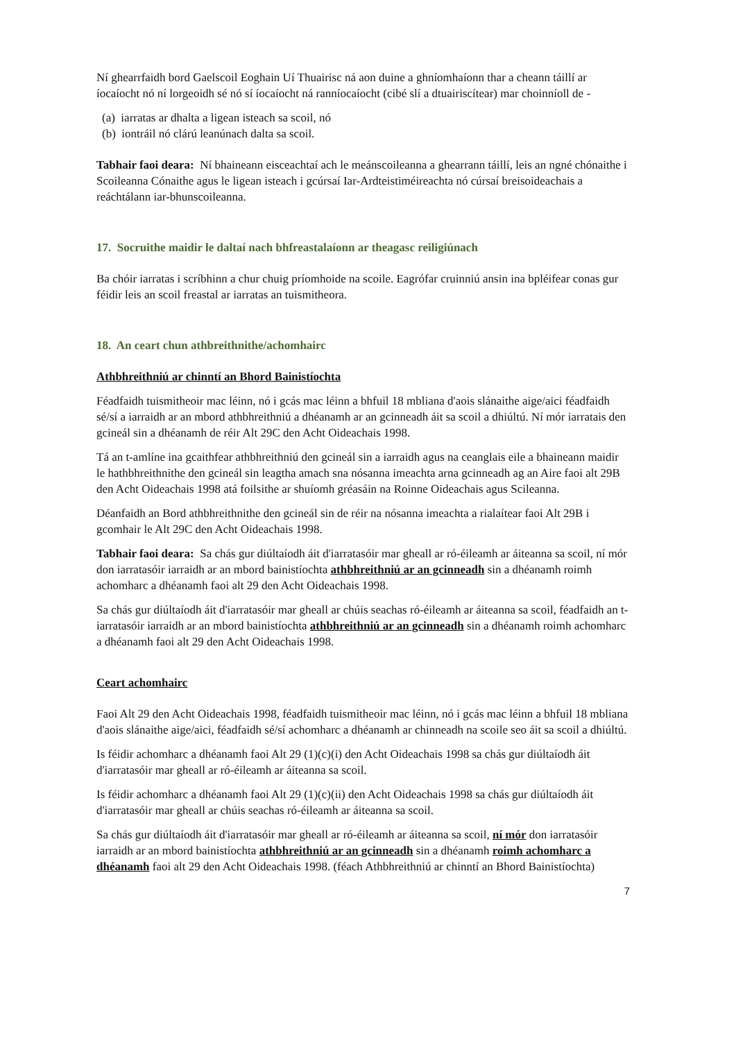Ní ghearrfaidh bord Gaelscoil Eoghain Uí Thuairisc ná aon duine a ghníomhaíonn thar a cheann táillí ar íocaíocht nó ní lorgeoidh sé nó sí íocaíocht ná ranníocaíocht (cibé slí a dtuairiscítear) mar choinníoll de -
(a) iarratas ar dhalta a ligean isteach sa scoil, nó
(b) iontráil nó clárú leanúnach dalta sa scoil.
Tabhair faoi deara: Ní bhaineann eisceachtaí ach le meánscoileanna a ghearrann táillí, leis an ngné chónaithe i Scoileanna Cónaithe agus le ligean isteach i gcúrsaí Iar-Ardteistiméireachta nó cúrsaí breisoideachais a reáchtálann iar-bhunscoileanna.
17. Socruithe maidir le daltaí nach bhfreastalaíonn ar theagasc reiligiúnach
Ba chóir iarratas i scríbhinn a chur chuig príomhoide na scoile. Eagrófar cruinniú ansin ina bpléifear conas gur féidir leis an scoil freastal ar iarratas an tuismitheora.
18. An ceart chun athbreithnithe/achomhairc
Athbhreithniú ar chinntí an Bhord Bainistíochta
Féadfaidh tuismitheoir mac léinn, nó i gcás mac léinn a bhfuil 18 mbliana d'aois slánaithe aige/aici féadfaidh sé/sí a iarraidh ar an mbord athbhreithniú a dhéanamh ar an gcinneadh áit sa scoil a dhiúltú. Ní mór iarratais den gcineál sin a dhéanamh de réir Alt 29C den Acht Oideachais 1998.
Tá an t-amlíne ina gcaithfear athbhreithniú den gcineál sin a iarraidh agus na ceanglais eile a bhaineann maidir le hathbhreithnithe den gcineál sin leagtha amach sna nósanna imeachta arna gcinneadh ag an Aire faoi alt 29B den Acht Oideachais 1998 atá foilsithe ar shuíomh gréasáin na Roinne Oideachais agus Scileanna.
Déanfaidh an Bord athbhreithnithe den gcineál sin de réir na nósanna imeachta a rialaítear faoi Alt 29B i gcomhair le Alt 29C den Acht Oideachais 1998.
Tabhair faoi deara: Sa chás gur diúltaíodh áit d'iarratasóir mar gheall ar ró-éileamh ar áiteanna sa scoil, ní mór don iarratasóir iarraidh ar an mbord bainistíochta athbhreithniú ar an gcinneadh sin a dhéanamh roimh achomharc a dhéanamh faoi alt 29 den Acht Oideachais 1998.
Sa chás gur diúltaíodh áit d'iarratasóir mar gheall ar chúis seachas ró-éileamh ar áiteanna sa scoil, féadfaidh an t-iarratasóir iarraidh ar an mbord bainistíochta athbhreithniú ar an gcinneadh sin a dhéanamh roimh achomharc a dhéanamh faoi alt 29 den Acht Oideachais 1998.
Ceart achomhairc
Faoi Alt 29 den Acht Oideachais 1998, féadfaidh tuismitheoir mac léinn, nó i gcás mac léinn a bhfuil 18 mbliana d'aois slánaithe aige/aici, féadfaidh sé/sí achomharc a dhéanamh ar chinneadh na scoile seo áit sa scoil a dhiúltú.
Is féidir achomharc a dhéanamh faoi Alt 29 (1)(c)(i) den Acht Oideachais 1998 sa chás gur diúltaíodh áit d'iarratasóir mar gheall ar ró-éileamh ar áiteanna sa scoil.
Is féidir achomharc a dhéanamh faoi Alt 29 (1)(c)(ii) den Acht Oideachais 1998 sa chás gur diúltaíodh áit d'iarratasóir mar gheall ar chúis seachas ró-éileamh ar áiteanna sa scoil.
Sa chás gur diúltaíodh áit d'iarratasóir mar gheall ar ró-éileamh ar áiteanna sa scoil, ní mór don iarratasóir iarraidh ar an mbord bainistíochta athbhreithniú ar an gcinneadh sin a dhéanamh roimh achomharc a dhéanamh faoi alt 29 den Acht Oideachais 1998. (féach Athbhreithniú ar chinntí an Bhord Bainistíochta)
7